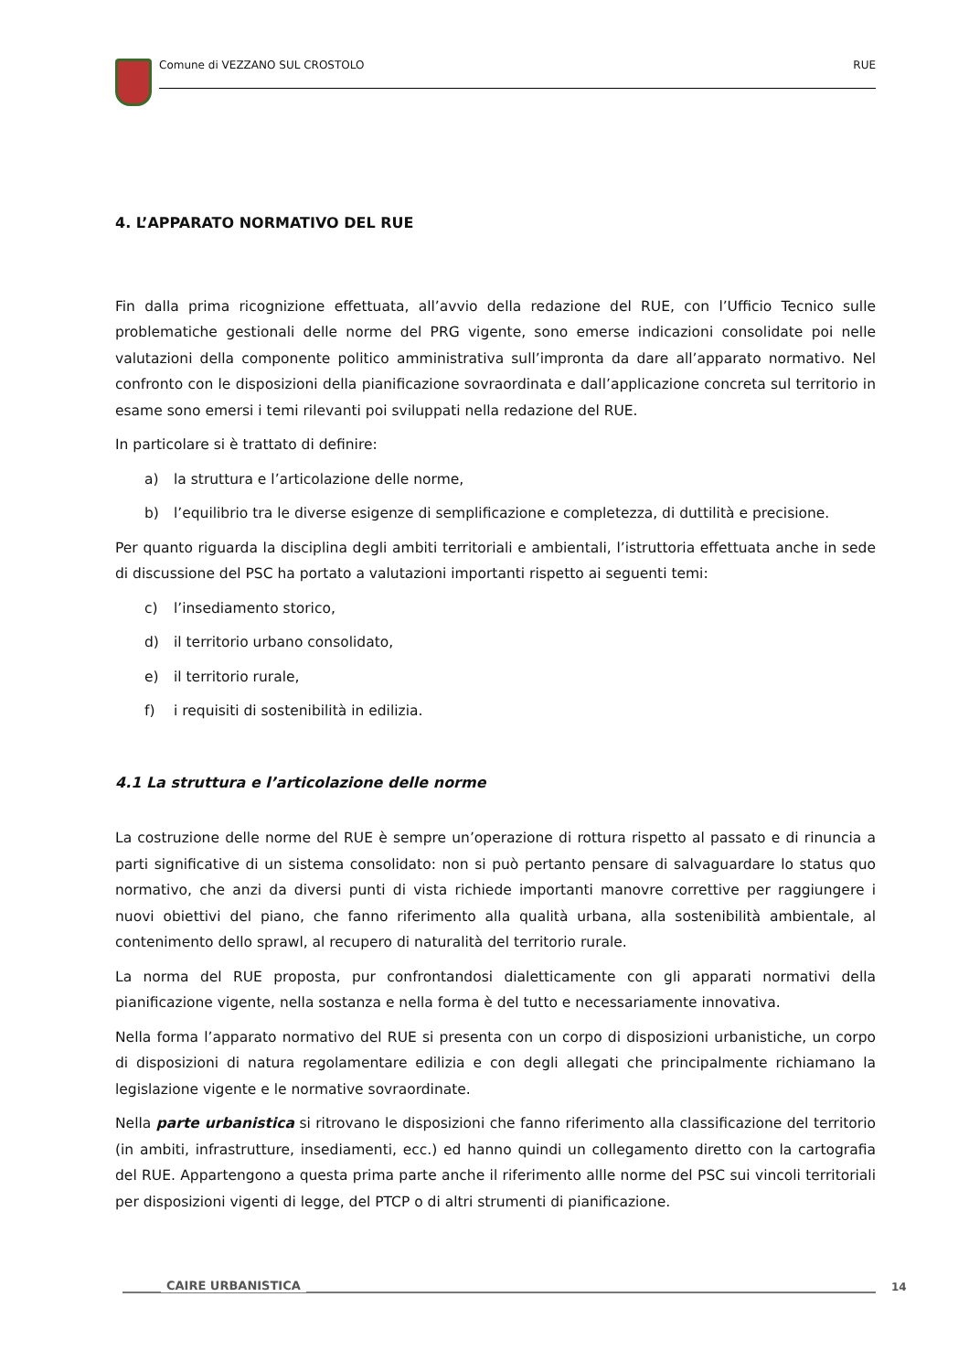Comune di VEZZANO SUL CROSTOLO RUE
4. L’APPARATO NORMATIVO DEL RUE
Fin dalla prima ricognizione effettuata, all’avvio della redazione del RUE, con l’Ufficio Tecnico sulle problematiche gestionali delle norme del PRG vigente, sono emerse indicazioni consolidate poi nelle valutazioni della componente politico amministrativa sull’impronta da dare all’apparato normativo. Nel confronto con le disposizioni della pianificazione sovraordinata e dall’applicazione concreta sul territorio in esame sono emersi i temi rilevanti poi sviluppati nella redazione del RUE.
In particolare si è trattato di definire:
a) la struttura e l’articolazione delle norme,
b) l’equilibrio tra le diverse esigenze di semplificazione e completezza, di duttilità e precisione.
Per quanto riguarda la disciplina degli ambiti territoriali e ambientali, l’istruttoria effettuata anche in sede di discussione del PSC ha portato a valutazioni importanti rispetto ai seguenti temi:
c) l’insediamento storico,
d) il territorio urbano consolidato,
e) il territorio rurale,
f) i requisiti di sostenibilità in edilizia.
4.1 La struttura e l’articolazione delle norme
La costruzione delle norme del RUE è sempre un’operazione di rottura rispetto al passato e di rinuncia a parti significative di un sistema consolidato: non si può pertanto pensare di salvaguardare lo status quo normativo, che anzi da diversi punti di vista richiede importanti manovre correttive per raggiungere i nuovi obiettivi del piano, che fanno riferimento alla qualità urbana, alla sostenibilità ambientale, al contenimento dello sprawl, al recupero di naturalità del territorio rurale.
La norma del RUE proposta, pur confrontandosi dialetticamente con gli apparati normativi della pianificazione vigente, nella sostanza e nella forma è del tutto e necessariamente innovativa.
Nella forma l’apparato normativo del RUE si presenta con un corpo di disposizioni urbanistiche, un corpo di disposizioni di natura regolamentare edilizia e con degli allegati che principalmente richiamano la legislazione vigente e le normative sovraordinate.
Nella parte urbanistica si ritrovano le disposizioni che fanno riferimento alla classificazione del territorio (in ambiti, infrastrutture, insediamenti, ecc.) ed hanno quindi un collegamento diretto con la cartografia del RUE. Appartengono a questa prima parte anche il riferimento allle norme del PSC sui vincoli territoriali per disposizioni vigenti di legge, del PTCP o di altri strumenti di pianificazione.
CAIRE URBANISTICA 14